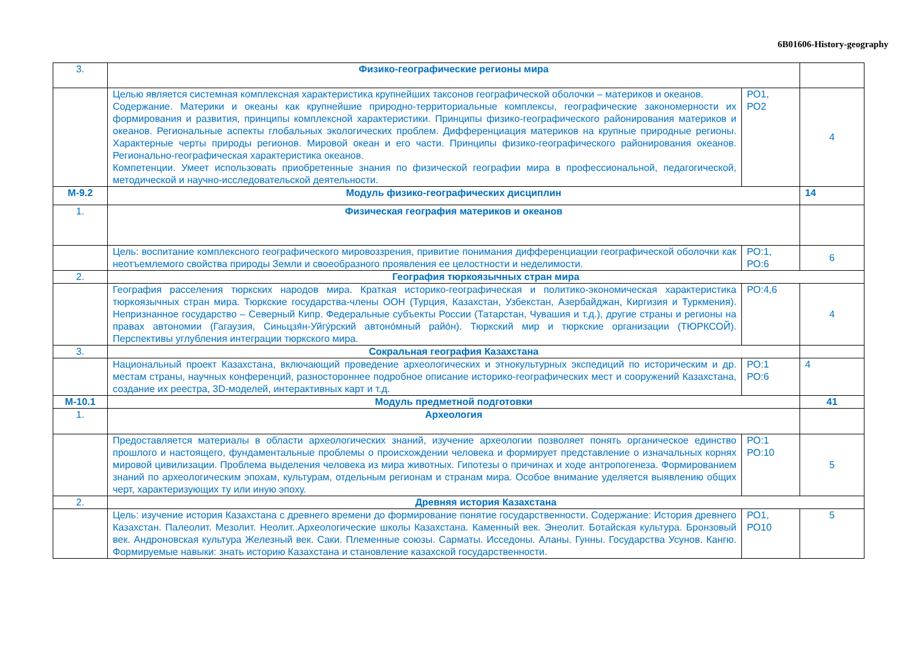6В01606-History-geography
| 3. | Физико-географические регионы мира | | |
| | Целью является системная комплексная характеристика крупнейших таксонов географической оболочки – материков и океанов. Содержание. Материки и океаны как крупнейшие природно-территориальные комплексы, географические закономерности их формирования и развития, принципы комплексной характеристики. Принципы физико-географического районирования материков и океанов. Региональные аспекты глобальных экологических проблем. Дифференциация материков на крупные природные регионы. Характерные черты природы регионов. Мировой океан и его части. Принципы физико-географического районирования океанов. Регионально-географическая характеристика океанов. Компетенции. Умеет использовать приобретенные знания по физической географии мира в профессиональной, педагогической, методической и научно-исследовательской деятельности. | РО1, РО2 | 4 |
| М-9.2 | Модуль физико-географических дисциплин | | 14 |
| 1. | Физическая география материков и океанов | | |
| | Цель: воспитание комплексного географического мировоззрения, привитие понимания дифференциации географической оболочки как неотъемлемого свойства природы Земли и своеобразного проявления ее целостности и неделимости. | РО:1, РО:6 | 6 |
| 2. | География тюркоязычных стран мира | | |
| | География расселения тюркских народов мира. Краткая историко-географическая и политико-экономическая характеристика тюркоязычных стран мира. Тюркские государства-члены ООН (Турция, Казахстан, Узбекстан, Азербайджан, Киргизия и Туркмения). Непризнанное государство – Северный Кипр. Федеральные субъекты России (Татарстан, Чувашия и т.д.), другие страны и регионы на правах автономии (Гагаузия, Синьцзя́н-Уйгу́рский автоно́мный райо́н). Тюркский мир и тюркские организации (ТЮРКСОЙ). Перспективы углубления интеграции тюркского мира. | РО:4,6 | 4 |
| 3. | Сокральная география Казахстана | | |
| | Национальный проект Казахстана, включающий проведение археологических и этнокультурных экспедиций по историческим и др. местам страны, научных конференций, разностороннее подробное описание историко-географических мест и сооружений Казахстана, создание их реестра, 3D-моделей, интерактивных карт и т.д. | РО:1 РО:6 | 4 |
| М-10.1 | Модуль предметной подготовки | | 41 |
| 1. | Археология | | |
| | Предоставляется материалы в области археологических знаний, изучение археологии позволяет понять органическое единство прошлого и настоящего, фундаментальные проблемы о происхождении человека и формирует представление о изначальных корнях мировой цивилизации. Проблема выделения человека из мира животных. Гипотезы о причинах и ходе антропогенеза. Формированием знаний по археологическим эпохам, культурам, отдельным регионам и странам мира. Особое внимание уделяется выявлению общих черт, характеризующих ту или иную эпоху. | РО:1 РО:10 | 5 |
| 2. | Древняя история Казахстана | | |
| | Цель: изучение история Казахстана с древнего времени до формирование понятие государственности. Содержание: История древнего Казахстан. Палеолит. Мезолит. Неолит..Археологические школы Казахстана. Каменный век. Энеолит. Ботайская культура. Бронзовый век. Андроновская культура Железный век. Саки. Племенные союзы. Сарматы. Исседоны. Аланы. Гунны. Государства Усунов. Кангю. Формируемые навыки: знать историю Казахстана и становление казахской государственности. | РО1, РО10 | 5 |